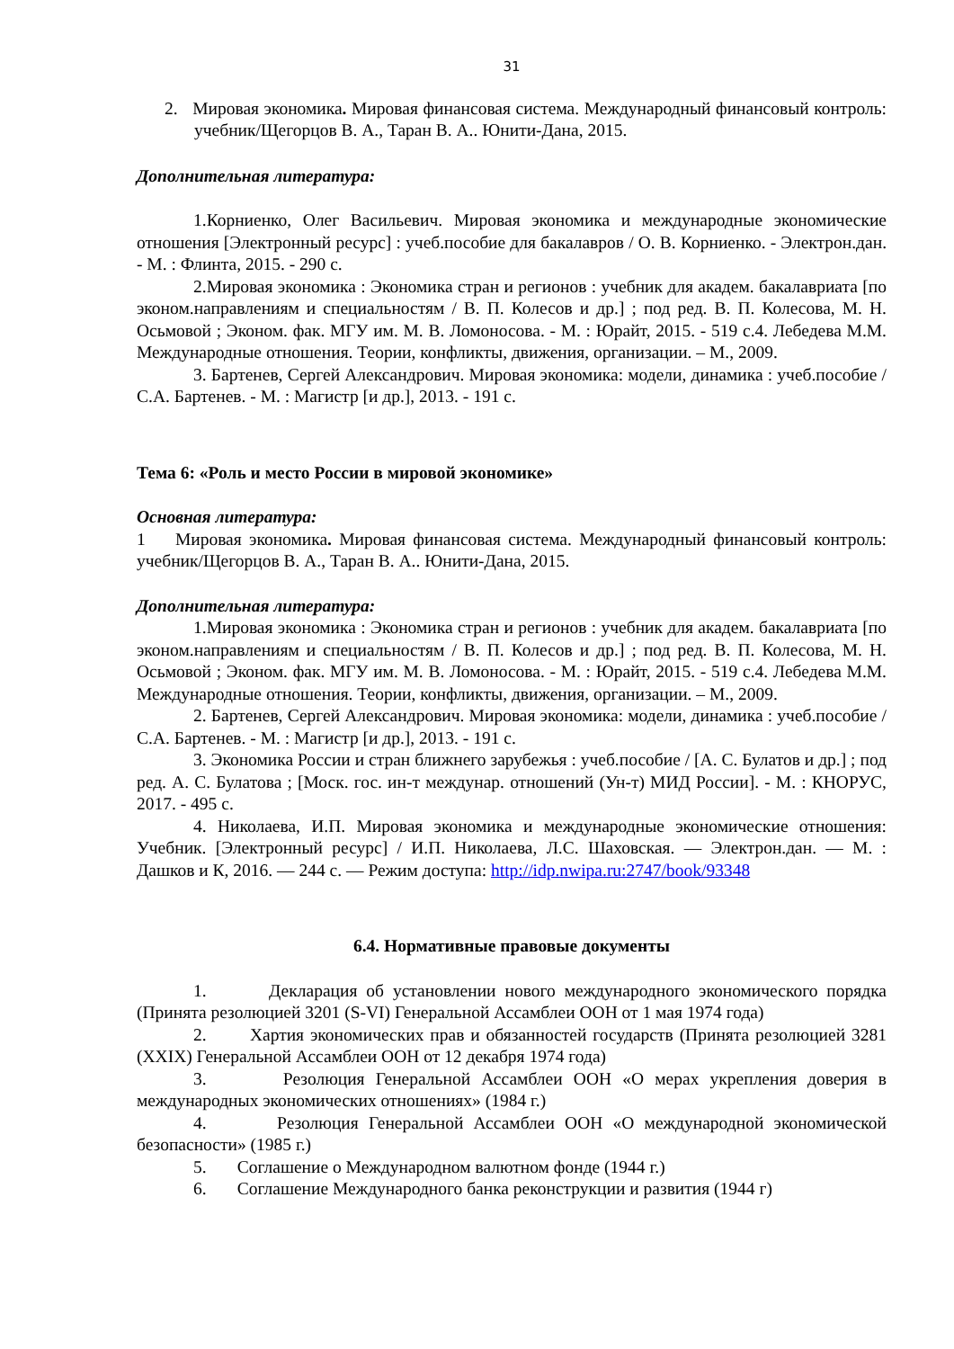31
2. Мировая экономика. Мировая финансовая система. Международный финансовый контроль: учебник/Щегорцов В. А., Таран В. А.. Юнити-Дана, 2015.
Дополнительная литература:
1.Корниенко, Олег Васильевич. Мировая экономика и международные экономические отношения [Электронный ресурс] : учеб.пособие для бакалавров / О. В. Корниенко. - Электрон.дан. - М. : Флинта, 2015. - 290 с.
2.Мировая экономика : Экономика стран и регионов : учебник для академ. бакалавриата [по эконом.направлениям и специальностям / В. П. Колесов и др.] ; под ред. В. П. Колесова, М. Н. Осьмовой ; Эконом. фак. МГУ им. М. В. Ломоносова. - М. : Юрайт, 2015. - 519 с.4. Лебедева М.М. Международные отношения. Теории, конфликты, движения, организации. – М., 2009.
3. Бартенев, Сергей Александрович. Мировая экономика: модели, динамика : учеб.пособие / С.А. Бартенев. - М. : Магистр [и др.], 2013. - 191 с.
Тема 6: «Роль и место России в мировой экономике»
Основная литература:
1 Мировая экономика. Мировая финансовая система. Международный финансовый контроль: учебник/Щегорцов В. А., Таран В. А.. Юнити-Дана, 2015.
Дополнительная литература:
1.Мировая экономика : Экономика стран и регионов : учебник для академ. бакалавриата [по эконом.направлениям и специальностям / В. П. Колесов и др.] ; под ред. В. П. Колесова, М. Н. Осьмовой ; Эконом. фак. МГУ им. М. В. Ломоносова. - М. : Юрайт, 2015. - 519 с.4. Лебедева М.М. Международные отношения. Теории, конфликты, движения, организации. – М., 2009.
2. Бартенев, Сергей Александрович. Мировая экономика: модели, динамика : учеб.пособие / С.А. Бартенев. - М. : Магистр [и др.], 2013. - 191 с.
3. Экономика России и стран ближнего зарубежья : учеб.пособие / [А. С. Булатов и др.] ; под ред. А. С. Булатова ; [Моск. гос. ин-т междунар. отношений (Ун-т) МИД России]. - М. : КНОРУС, 2017. - 495 с.
4. Николаева, И.П. Мировая экономика и международные экономические отношения: Учебник. [Электронный ресурс] / И.П. Николаева, Л.С. Шаховская. — Электрон.дан. — М. : Дашков и К, 2016. — 244 с. — Режим доступа: http://idp.nwipa.ru:2747/book/93348
6.4. Нормативные правовые документы
1. Декларация об установлении нового международного экономического порядка (Принята резолюцией 3201 (S-VI) Генеральной Ассамблеи ООН от 1 мая 1974 года)
2. Хартия экономических прав и обязанностей государств (Принята резолюцией 3281 (XXIX) Генеральной Ассамблеи ООН от 12 декабря 1974 года)
3. Резолюция Генеральной Ассамблеи ООН «О мерах укрепления доверия в международных экономических отношениях» (1984 г.)
4. Резолюция Генеральной Ассамблеи ООН «О международной экономической безопасности» (1985 г.)
5. Соглашение о Международном валютном фонде (1944 г.)
6. Соглашение Международного банка реконструкции и развития (1944 г)